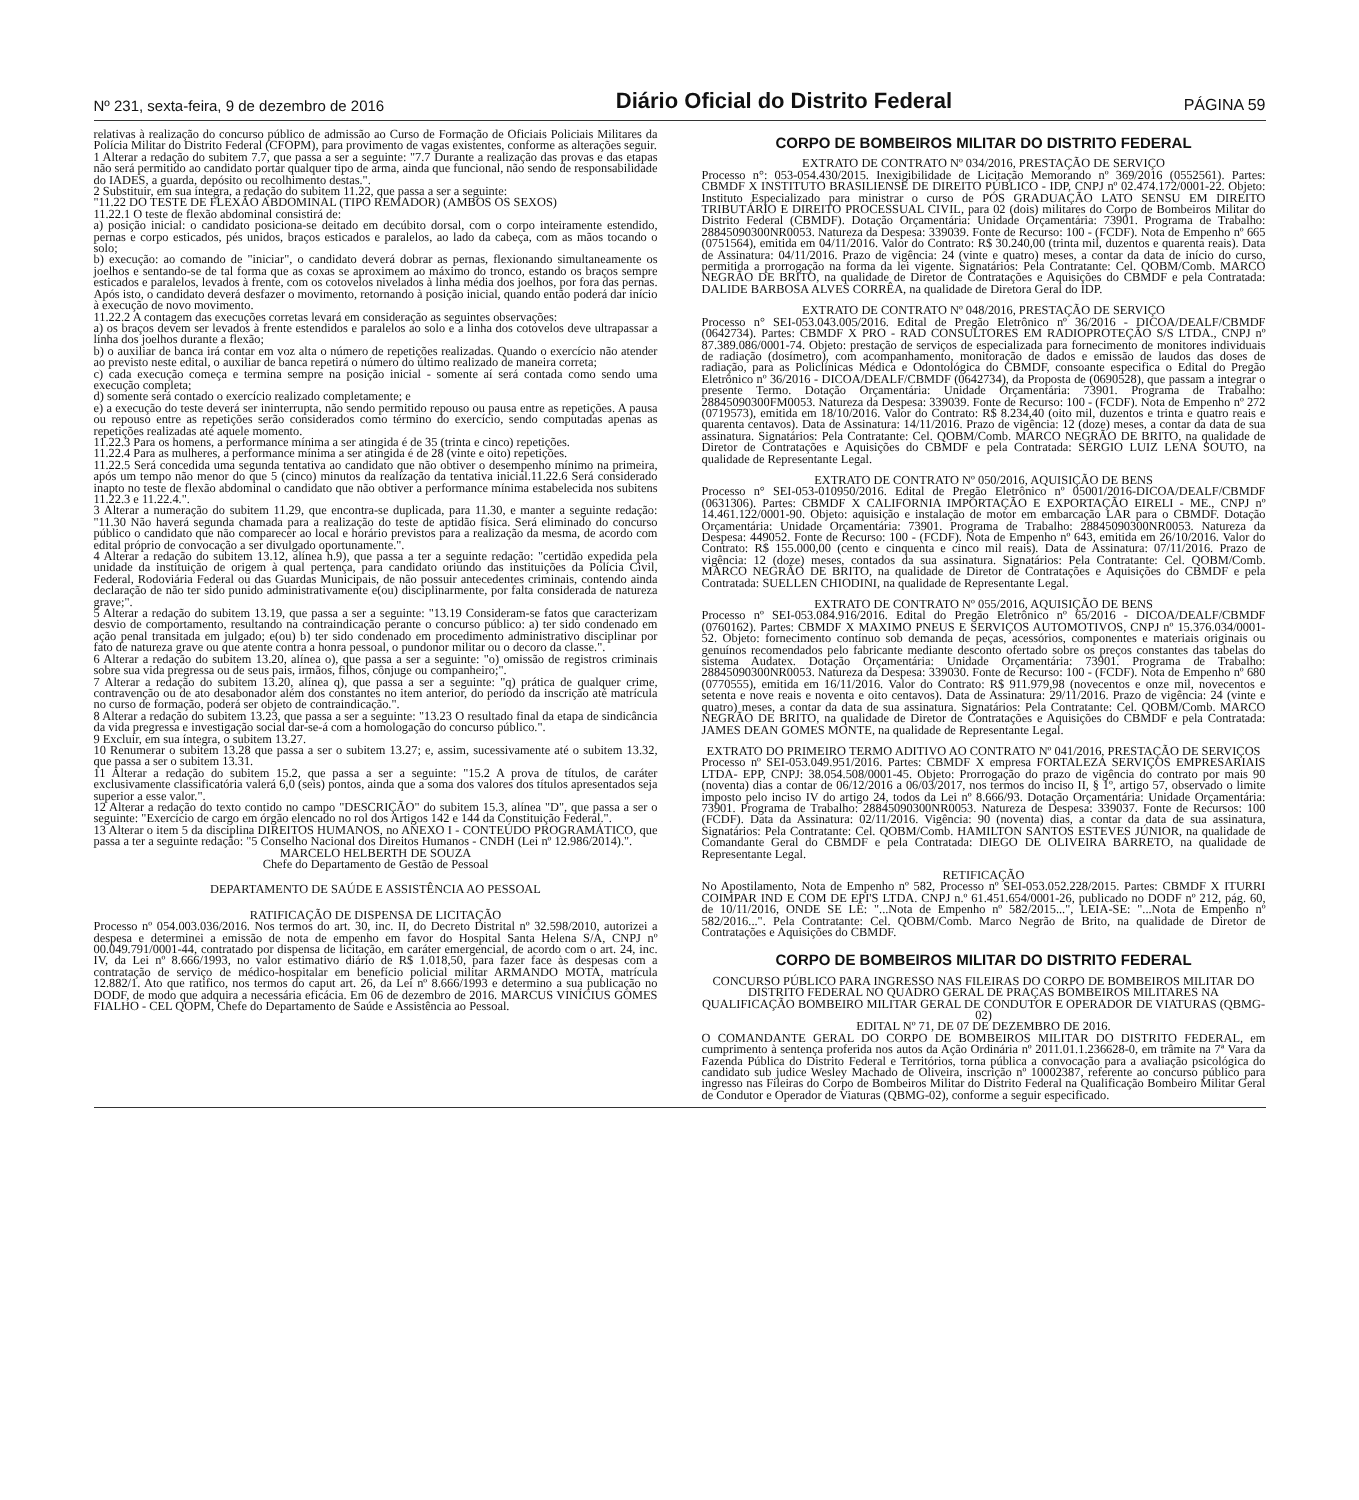Nº 231, sexta-feira, 9 de dezembro de 2016 Diário Oficial do Distrito Federal PÁGINA 59
relativas à realização do concurso público de admissão ao Curso de Formação de Oficiais Policiais Militares da Polícia Militar do Distrito Federal (CFOPM), para provimento de vagas existentes, conforme as alterações seguir.
1 Alterar a redação do subitem 7.7, que passa a ser a seguinte: "7.7 Durante a realização das provas e das etapas não será permitido ao candidato portar qualquer tipo de arma, ainda que funcional, não sendo de responsabilidade do IADES, a guarda, depósito ou recolhimento destas.".
2 Substituir, em sua íntegra, a redação do subitem 11.22, que passa a ser a seguinte:
"11.22 DO TESTE DE FLEXÃO ABDOMINAL (TIPO REMADOR) (AMBOS OS SEXOS)
11.22.1 O teste de flexão abdominal consistirá de:
a) posição inicial: o candidato posiciona-se deitado em decúbito dorsal, com o corpo inteiramente estendido, pernas e corpo esticados, pés unidos, braços esticados e paralelos, ao lado da cabeça, com as mãos tocando o solo;
b) execução: ao comando de "iniciar", o candidato deverá dobrar as pernas, flexionando simultaneamente os joelhos e sentando-se de tal forma que as coxas se aproximem ao máximo do tronco, estando os braços sempre esticados e paralelos, levados à frente, com os cotovelos nivelados à linha média dos joelhos, por fora das pernas. Após isto, o candidato deverá desfazer o movimento, retornando à posição inicial, quando então poderá dar início à execução de novo movimento.
11.22.2 A contagem das execuções corretas levará em consideração as seguintes observações:
a) os braços devem ser levados à frente estendidos e paralelos ao solo e a linha dos cotovelos deve ultrapassar a linha dos joelhos durante a flexão;
b) o auxiliar de banca irá contar em voz alta o número de repetições realizadas. Quando o exercício não atender ao previsto neste edital, o auxiliar de banca repetirá o número do último realizado de maneira correta;
c) cada execução começa e termina sempre na posição inicial - somente aí será contada como sendo uma execução completa;
d) somente será contado o exercício realizado completamente; e
e) a execução do teste deverá ser ininterrupta, não sendo permitido repouso ou pausa entre as repetições. A pausa ou repouso entre as repetições serão considerados como término do exercício, sendo computadas apenas as repetições realizadas até aquele momento.
11.22.3 Para os homens, a performance mínima a ser atingida é de 35 (trinta e cinco) repetições.
11.22.4 Para as mulheres, a performance mínima a ser atingida é de 28 (vinte e oito) repetições.
11.22.5 Será concedida uma segunda tentativa ao candidato que não obtiver o desempenho mínimo na primeira, após um tempo não menor do que 5 (cinco) minutos da realização da tentativa inicial.11.22.6 Será considerado inapto no teste de flexão abdominal o candidato que não obtiver a performance mínima estabelecida nos subitens 11.22.3 e 11.22.4.".
3 Alterar a numeração do subitem 11.29, que encontra-se duplicada, para 11.30, e manter a seguinte redação: "11.30 Não haverá segunda chamada para a realização do teste de aptidão física. Será eliminado do concurso público o candidato que não comparecer ao local e horário previstos para a realização da mesma, de acordo com edital próprio de convocação a ser divulgado oportunamente.".
4 Alterar a redação do subitem 13.12, alínea h.9), que passa a ter a seguinte redação: "certidão expedida pela unidade da instituição de origem à qual pertença, para candidato oriundo das instituições da Polícia Civil, Federal, Rodoviária Federal ou das Guardas Municipais, de não possuir antecedentes criminais, contendo ainda declaração de não ter sido punido administrativamente e(ou) disciplinarmente, por falta considerada de natureza grave;".
5 Alterar a redação do subitem 13.19, que passa a ser a seguinte: "13.19 Consideram-se fatos que caracterizam desvio de comportamento, resultando na contraindicação perante o concurso público: a) ter sido condenado em ação penal transitada em julgado; e(ou) b) ter sido condenado em procedimento administrativo disciplinar por fato de natureza grave ou que atente contra a honra pessoal, o pundonor militar ou o decoro da classe.".
6 Alterar a redação do subitem 13.20, alínea o), que passa a ser a seguinte: "o) omissão de registros criminais sobre sua vida pregressa ou de seus pais, irmãos, filhos, cônjuge ou companheiro;".
7 Alterar a redação do subitem 13.20, alínea q), que passa a ser a seguinte: "q) prática de qualquer crime, contravenção ou de ato desabonador além dos constantes no item anterior, do período da inscrição até matrícula no curso de formação, poderá ser objeto de contraindicação.".
8 Alterar a redação do subitem 13.23, que passa a ser a seguinte: "13.23 O resultado final da etapa de sindicância da vida pregressa e investigação social dar-se-á com a homologação do concurso público.".
9 Excluir, em sua íntegra, o subitem 13.27.
10 Renumerar o subitem 13.28 que passa a ser o subitem 13.27; e, assim, sucessivamente até o subitem 13.32, que passa a ser o subitem 13.31.
11 Alterar a redação do subitem 15.2, que passa a ser a seguinte: "15.2 A prova de títulos, de caráter exclusivamente classificatória valerá 6,0 (seis) pontos, ainda que a soma dos valores dos títulos apresentados seja superior a esse valor.".
12 Alterar a redação do texto contido no campo "DESCRIÇÃO" do subitem 15.3, alínea "D", que passa a ser o seguinte: "Exercício de cargo em órgão elencado no rol dos Artigos 142 e 144 da Constituição Federal.".
13 Alterar o item 5 da disciplina DIREITOS HUMANOS, no ANEXO I - CONTEÚDO PROGRAMÁTICO, que passa a ter a seguinte redação: "5 Conselho Nacional dos Direitos Humanos - CNDH (Lei nº 12.986/2014).".
MARCELO HELBERTH DE SOUZA
Chefe do Departamento de Gestão de Pessoal
DEPARTAMENTO DE SAÚDE E ASSISTÊNCIA AO PESSOAL
RATIFICAÇÃO DE DISPENSA DE LICITAÇÃO
Processo nº 054.003.036/2016. Nos termos do art. 30, inc. II, do Decreto Distrital nº 32.598/2010, autorizei a despesa e determinei a emissão de nota de empenho em favor do Hospital Santa Helena S/A, CNPJ nº 00.049.791/0001-44, contratado por dispensa de licitação, em caráter emergencial, de acordo com o art. 24, inc. IV, da Lei nº 8.666/1993, no valor estimativo diário de R$ 1.018,50, para fazer face às despesas com a contratação de serviço de médico-hospitalar em benefício policial militar ARMANDO MOTA, matrícula 12.882/1. Ato que ratifico, nos termos do caput art. 26, da Lei nº 8.666/1993 e determino a sua publicação no DODF, de modo que adquira a necessária eficácia. Em 06 de dezembro de 2016. MARCUS VINÍCIUS GOMES FIALHO - CEL QOPM, Chefe do Departamento de Saúde e Assistência ao Pessoal.
CORPO DE BOMBEIROS MILITAR DO DISTRITO FEDERAL
EXTRATO DE CONTRATO Nº 034/2016, PRESTAÇÃO DE SERVIÇO
Processo n°: 053-054.430/2015. Inexigibilidade de Licitação Memorando nº 369/2016 (0552561). Partes: CBMDF X INSTITUTO BRASILIENSE DE DIREITO PÚBLICO - IDP, CNPJ nº 02.474.172/0001-22. Objeto: Instituto Especializado para ministrar o curso de PÓS GRADUAÇÃO LATO SENSU EM DIREITO TRIBUTÁRIO E DIREITO PROCESSUAL CIVIL, para 02 (dois) militares do Corpo de Bombeiros Militar do Distrito Federal (CBMDF). Dotação Orçamentária: Unidade Orçamentária: 73901. Programa de Trabalho: 28845090300NR0053. Natureza da Despesa: 339039. Fonte de Recurso: 100 - (FCDF). Nota de Empenho nº 665 (0751564), emitida em 04/11/2016. Valor do Contrato: R$ 30.240,00 (trinta mil, duzentos e quarenta reais). Data de Assinatura: 04/11/2016. Prazo de vigência: 24 (vinte e quatro) meses, a contar da data de início do curso, permitida a prorrogação na forma da lei vigente. Signatários: Pela Contratante: Cel. QOBM/Comb. MARCO NEGRÃO DE BRITO, na qualidade de Diretor de Contratações e Aquisições do CBMDF e pela Contratada: DALIDE BARBOSA ALVES CORRÊA, na qualidade de Diretora Geral do IDP.
EXTRATO DE CONTRATO Nº 048/2016, PRESTAÇÃO DE SERVIÇO
Processo n° SEI-053.043.005/2016. Edital de Pregão Eletrônico nº 36/2016 - DICOA/DEALF/CBMDF (0642734). Partes: CBMDF X PRO - RAD CONSULTORES EM RADIOPROTEÇÃO S/S LTDA., CNPJ nº 87.389.086/0001-74. Objeto: prestação de serviços de especializada para fornecimento de monitores individuais de radiação (dosímetro), com acompanhamento, monitoração de dados e emissão de laudos das doses de radiação, para as Policlínicas Médica e Odontológica do CBMDF, consoante especifica o Edital do Pregão Eletrônico nº 36/2016 - DICOA/DEALF/CBMDF (0642734), da Proposta de (0690528), que passam a integrar o presente Termo. Dotação Orçamentária: Unidade Orçamentária: 73901. Programa de Trabalho: 28845090300FM0053. Natureza da Despesa: 339039. Fonte de Recurso: 100 - (FCDF). Nota de Empenho nº 272 (0719573), emitida em 18/10/2016. Valor do Contrato: R$ 8.234,40 (oito mil, duzentos e trinta e quatro reais e quarenta centavos). Data de Assinatura: 14/11/2016. Prazo de vigência: 12 (doze) meses, a contar da data de sua assinatura. Signatários: Pela Contratante: Cel. QOBM/Comb. MARCO NEGRÃO DE BRITO, na qualidade de Diretor de Contratações e Aquisições do CBMDF e pela Contratada: SÉRGIO LUIZ LENA SOUTO, na qualidade de Representante Legal.
EXTRATO DE CONTRATO Nº 050/2016, AQUISIÇÃO DE BENS
Processo n° SEI-053-010950/2016. Edital de Pregão Eletrônico nº 05001/2016-DICOA/DEALF/CBMDF (0631306). Partes: CBMDF X CALIFORNIA IMPORTAÇÃO E EXPORTAÇÃO EIRELI - ME., CNPJ nº 14.461.122/0001-90. Objeto: aquisição e instalação de motor em embarcação LAR para o CBMDF. Dotação Orçamentária: Unidade Orçamentária: 73901. Programa de Trabalho: 28845090300NR0053. Natureza da Despesa: 449052. Fonte de Recurso: 100 - (FCDF). Nota de Empenho nº 643, emitida em 26/10/2016. Valor do Contrato: R$ 155.000,00 (cento e cinquenta e cinco mil reais). Data de Assinatura: 07/11/2016. Prazo de vigência: 12 (doze) meses, contados da sua assinatura. Signatários: Pela Contratante: Cel. QOBM/Comb. MARCO NEGRÃO DE BRITO, na qualidade de Diretor de Contratações e Aquisições do CBMDF e pela Contratada: SUELLEN CHIODINI, na qualidade de Representante Legal.
EXTRATO DE CONTRATO Nº 055/2016, AQUISIÇÃO DE BENS
Processo nº SEI-053.084.916/2016. Edital do Pregão Eletrônico nº 65/2016 - DICOA/DEALF/CBMDF (0760162). Partes: CBMDF X MAXIMO PNEUS E SERVIÇOS AUTOMOTIVOS, CNPJ nº 15.376.034/0001-52. Objeto: fornecimento contínuo sob demanda de peças, acessórios, componentes e materiais originais ou genuínos recomendados pelo fabricante mediante desconto ofertado sobre os preços constantes das tabelas do sistema Audatex. Dotação Orçamentária: Unidade Orçamentária: 73901. Programa de Trabalho: 28845090300NR0053. Natureza da Despesa: 339030. Fonte de Recurso: 100 - (FCDF). Nota de Empenho nº 680 (0770555), emitida em 16/11/2016. Valor do Contrato: R$ 911.979,98 (novecentos e onze mil, novecentos e setenta e nove reais e noventa e oito centavos). Data de Assinatura: 29/11/2016. Prazo de vigência: 24 (vinte e quatro) meses, a contar da data de sua assinatura. Signatários: Pela Contratante: Cel. QOBM/Comb. MARCO NEGRÃO DE BRITO, na qualidade de Diretor de Contratações e Aquisições do CBMDF e pela Contratada: JAMES DEAN GOMES MONTE, na qualidade de Representante Legal.
EXTRATO DO PRIMEIRO TERMO ADITIVO AO CONTRATO Nº 041/2016, PRESTAÇÃO DE SERVIÇOS
Processo nº SEI-053.049.951/2016. Partes: CBMDF X empresa FORTALEZA SERVIÇOS EMPRESARIAIS LTDA- EPP, CNPJ: 38.054.508/0001-45. Objeto: Prorrogação do prazo de vigência do contrato por mais 90 (noventa) dias a contar de 06/12/2016 a 06/03/2017, nos termos do inciso II, § 1º, artigo 57, observado o limite imposto pelo inciso IV do artigo 24, todos da Lei nº 8.666/93. Dotação Orçamentária: Unidade Orçamentária: 73901. Programa de Trabalho: 28845090300NR0053. Natureza de Despesa: 339037. Fonte de Recursos: 100 (FCDF). Data da Assinatura: 02/11/2016. Vigência: 90 (noventa) dias, a contar da data de sua assinatura, Signatários: Pela Contratante: Cel. QOBM/Comb. HAMILTON SANTOS ESTEVES JÚNIOR, na qualidade de Comandante Geral do CBMDF e pela Contratada: DIEGO DE OLIVEIRA BARRETO, na qualidade de Representante Legal.
RETIFICAÇÃO
No Apostilamento, Nota de Empenho nº 582, Processo nº SEI-053.052.228/2015. Partes: CBMDF X ITURRI COIMPAR IND E COM DE EPI'S LTDA. CNPJ n.º 61.451.654/0001-26, publicado no DODF nº 212, pág. 60, de 10/11/2016, ONDE SE LÊ: "...Nota de Empenho nº 582/2015...", LEIA-SE: "...Nota de Empenho nº 582/2016...". Pela Contratante: Cel. QOBM/Comb. Marco Negrão de Brito, na qualidade de Diretor de Contratações e Aquisições do CBMDF.
CORPO DE BOMBEIROS MILITAR DO DISTRITO FEDERAL
CONCURSO PÚBLICO PARA INGRESSO NAS FILEIRAS DO CORPO DE BOMBEIROS MILITAR DO DISTRITO FEDERAL NO QUADRO GERAL DE PRAÇAS BOMBEIROS MILITARES NA QUALIFICAÇÃO BOMBEIRO MILITAR GERAL DE CONDUTOR E OPERADOR DE VIATURAS (QBMG-02)
EDITAL Nº 71, DE 07 DE DEZEMBRO DE 2016.
O COMANDANTE GERAL DO CORPO DE BOMBEIROS MILITAR DO DISTRITO FEDERAL, em cumprimento à sentença proferida nos autos da Ação Ordinária nº 2011.01.1.236628-0, em trâmite na 7ª Vara da Fazenda Pública do Distrito Federal e Territórios, torna pública a convocação para a avaliação psicológica do candidato sub judice Wesley Machado de Oliveira, inscrição nº 10002387, referente ao concurso público para ingresso nas Fileiras do Corpo de Bombeiros Militar do Distrito Federal na Qualificação Bombeiro Militar Geral de Condutor e Operador de Viaturas (QBMG-02), conforme a seguir especificado.